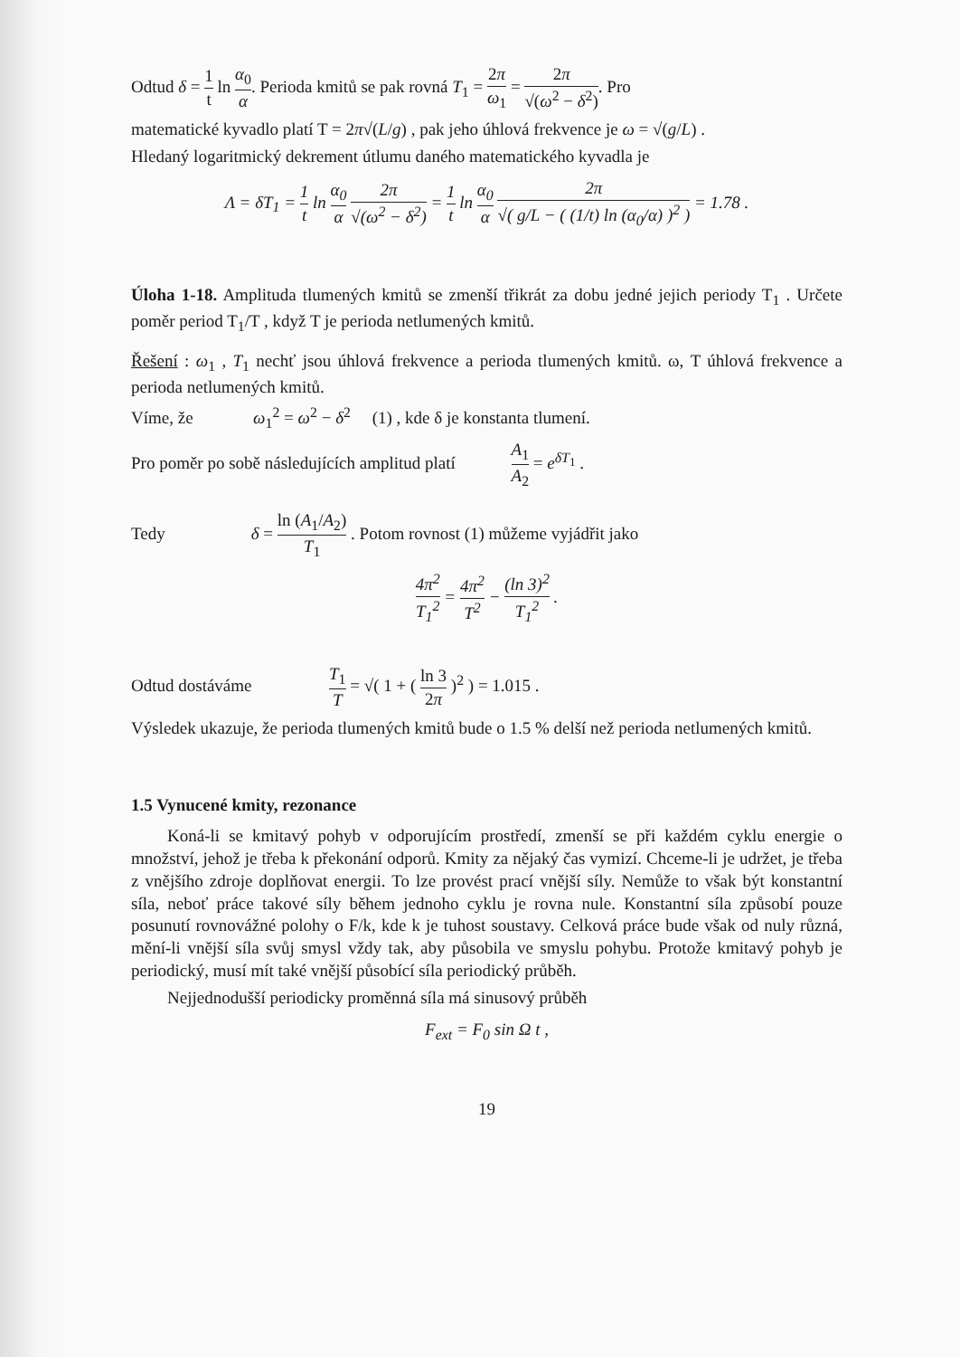Odtud δ = 1 t ln α<sub>0</sub> α. Perioda kmitů se pak rovná T<sub>1</sub> = 2π ω<sub>1</sub> = 2π √(ω<sup>2</sup> − δ<sup>2</sup>). Pro
matematické kyvadlo platí T = 2π√(L/g) , pak jeho úhlová frekvence je ω = √(g/L) .
Hledaný logaritmický dekrement útlumu daného matematického kyvadla je
Λ = δT<sub>1</sub> = 1 t ln α<sub>0</sub> α 2π √(ω<sup>2</sup> − δ<sup>2</sup>) = 1 t ln α<sub>0</sub> α 2π √( g/L − ( (1/t) ln (α<sub>0</sub>/α) )<sup>2</sup> ) = 1.78 .
Úloha 1-18. Amplituda tlumených kmitů se zmenší třikrát za dobu jedné jejich periody T<sub>1</sub> . Určete poměr period T<sub>1</sub>/T , když T je perioda netlumených kmitů.
Řešení : ω<sub>1</sub> , T<sub>1</sub> nechť jsou úhlová frekvence a perioda tlumených kmitů. ω, T úhlová frekvence a perioda netlumených kmitů.
Víme, že ω<sub>1</sub><sup>2</sup> = ω<sup>2</sup> − δ<sup>2</sup> (1) , kde δ je konstanta tlumení.
Pro poměr po sobě následujících amplitud platí A<sub>1</sub> A<sub>2</sub> = e<sup>δT<sub>1</sub></sup> .
Tedy δ = ln (A<sub>1</sub>/A<sub>2</sub>) T<sub>1</sub> . Potom rovnost (1) můžeme vyjádřit jako
4π<sup>2</sup> T<sub>1</sub><sup>2</sup> = 4π<sup>2</sup> T<sup>2</sup> − (ln 3)<sup>2</sup> T<sub>1</sub><sup>2</sup> .
Odtud dostáváme T<sub>1</sub> T = √( 1 + ( ln 3 2π )<sup>2</sup> ) = 1.015 .
Výsledek ukazuje, že perioda tlumených kmitů bude o 1.5 % delší než perioda netlumených kmitů.
1.5 Vynucené kmity, rezonance
Koná-li se kmitavý pohyb v odporujícím prostředí, zmenší se při každém cyklu energie o množství, jehož je třeba k překonání odporů. Kmity za nějaký čas vymizí. Chceme-li je udržet, je třeba z vnějšího zdroje doplňovat energii. To lze provést prací vnější síly. Nemůže to však být konstantní síla, neboť práce takové síly během jednoho cyklu je rovna nule. Konstantní síla způsobí pouze posunutí rovnovážné polohy o F/k, kde k je tuhost soustavy. Celková práce bude však od nuly různá, mění-li vnější síla svůj smysl vždy tak, aby působila ve smyslu pohybu. Protože kmitavý pohyb je periodický, musí mít také vnější působící síla periodický průběh.
Nejjednodušší periodicky proměnná síla má sinusový průběh
F<sub>ext</sub> = F<sub>0</sub> sin Ω t ,
19